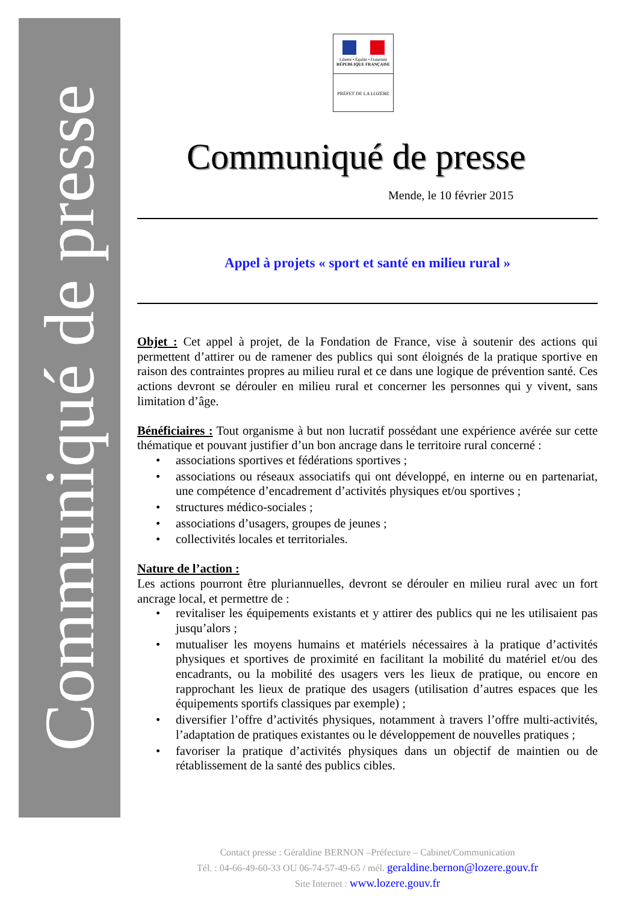Communiqué de presse
Liberté • Égalité • Fraternité
RÉPUBLIQUE FRANÇAISE
PRÉFET DE LA LOZÈRE
Communiqué de presse
Mende, le 10 février 2015
Appel à projets « sport et santé en milieu rural »
Objet : Cet appel à projet, de la Fondation de France, vise à soutenir des actions qui permettent d’attirer ou de ramener des publics qui sont éloignés de la pratique sportive en raison des contraintes propres au milieu rural et ce dans une logique de prévention santé. Ces actions devront se dérouler en milieu rural et concerner les personnes qui y vivent, sans limitation d’âge.
Bénéficiaires : Tout organisme à but non lucratif possédant une expérience avérée sur cette thématique et pouvant justifier d’un bon ancrage dans le territoire rural concerné :
• associations sportives et fédérations sportives ;
• associations ou réseaux associatifs qui ont développé, en interne ou en partenariat, une compétence d’encadrement d’activités physiques et/ou sportives ;
• structures médico-sociales ;
• associations d’usagers, groupes de jeunes ;
• collectivités locales et territoriales.
Nature de l’action :
Les actions pourront être pluriannuelles, devront se dérouler en milieu rural avec un fort ancrage local, et permettre de :
• revitaliser les équipements existants et y attirer des publics qui ne les utilisaient pas jusqu’alors ;
• mutualiser les moyens humains et matériels nécessaires à la pratique d’activités physiques et sportives de proximité en facilitant la mobilité du matériel et/ou des encadrants, ou la mobilité des usagers vers les lieux de pratique, ou encore en rapprochant les lieux de pratique des usagers (utilisation d’autres espaces que les équipements sportifs classiques par exemple) ;
• diversifier l’offre d’activités physiques, notamment à travers l’offre multi-activités, l’adaptation de pratiques existantes ou le développement de nouvelles pratiques ;
• favoriser la pratique d’activités physiques dans un objectif de maintien ou de rétablissement de la santé des publics cibles.
Contact presse : Géraldine BERNON –Préfecture – Cabinet/Communication
Tél. : 04-66-49-60-33 OU 06-74-57-49-65 / mél. geraldine.bernon@lozere.gouv.fr
Site Internet : www.lozere.gouv.fr